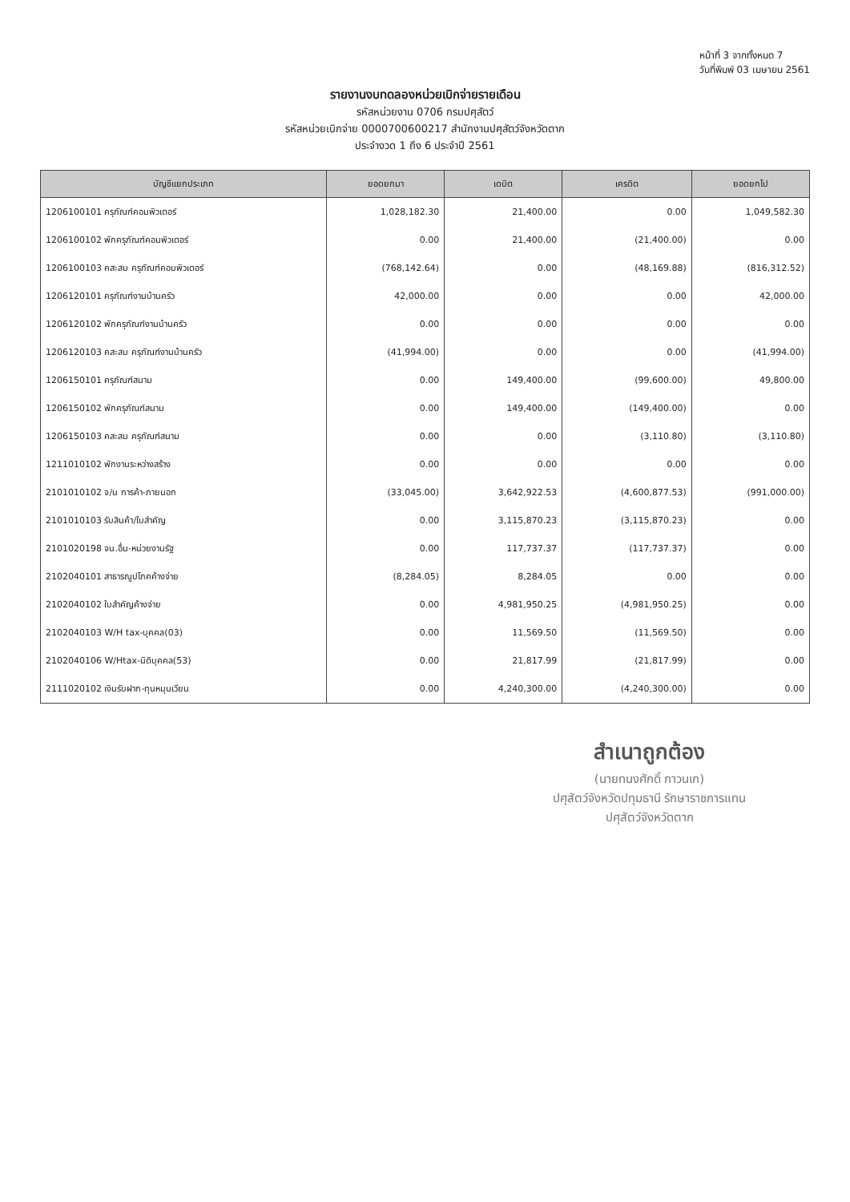หน้าที่ 3 จากทั้งหมด 7
วันที่พิมพ์ 03 เมษายน 2561
รายงานงบทดลองหน่วยเบิกจ่ายรายเดือน
รหัสหน่วยงาน 0706 กรมปศุสัตว์
รหัสหน่วยเบิกจ่าย 0000700600217 สำนักงานปศุสัตว์จังหวัดตาก
ประจำงวด 1 ถึง 6 ประจำปี 2561
| บัญชีแยกประเภท | ยอดยกมา | เดบิต | เครดิต | ยอดยกไป |
| --- | --- | --- | --- | --- |
| 1206100101 ครุภัณฑ์คอมพิวเตอร์ | 1,028,182.30 | 21,400.00 | 0.00 | 1,049,582.30 |
| 1206100102 พักครุภัณฑ์คอมพิวเตอร์ | 0.00 | 21,400.00 | (21,400.00) | 0.00 |
| 1206100103 คสะสม ครุภัณฑ์คอมพิวเตอร์ | (768,142.64) | 0.00 | (48,169.88) | (816,312.52) |
| 1206120101 ครุภัณฑ์งานบ้านครัว | 42,000.00 | 0.00 | 0.00 | 42,000.00 |
| 1206120102 พักครุภัณฑ์งานบ้านครัว | 0.00 | 0.00 | 0.00 | 0.00 |
| 1206120103 คสะสม ครุภัณฑ์งานบ้านครัว | (41,994.00) | 0.00 | 0.00 | (41,994.00) |
| 1206150101 ครุภัณฑ์สนาม | 0.00 | 149,400.00 | (99,600.00) | 49,800.00 |
| 1206150102 พักครุภัณฑ์สนาม | 0.00 | 149,400.00 | (149,400.00) | 0.00 |
| 1206150103 คสะสม ครุภัณฑ์สนาม | 0.00 | 0.00 | (3,110.80) | (3,110.80) |
| 1211010102 พักงานระหว่างสร้าง | 0.00 | 0.00 | 0.00 | 0.00 |
| 2101010102 จ/น การค้า-ภายนอก | (33,045.00) | 3,642,922.53 | (4,600,877.53) | (991,000.00) |
| 2101010103 รับสินค้า/ใบสำคัญ | 0.00 | 3,115,870.23 | (3,115,870.23) | 0.00 |
| 2101020198 จน.อื่น-หน่วยงานรัฐ | 0.00 | 117,737.37 | (117,737.37) | 0.00 |
| 2102040101 สาธารณูปโภคค้างจ่าย | (8,284.05) | 8,284.05 | 0.00 | 0.00 |
| 2102040102 ใบสำคัญค้างจ่าย | 0.00 | 4,981,950.25 | (4,981,950.25) | 0.00 |
| 2102040103 W/H tax-บุคคล(03) | 0.00 | 11,569.50 | (11,569.50) | 0.00 |
| 2102040106 W/Htax-นิติบุคคล(53) | 0.00 | 21,817.99 | (21,817.99) | 0.00 |
| 2111020102 เงินรับฝาก-ทุนหมุนเวียน | 0.00 | 4,240,300.00 | (4,240,300.00) | 0.00 |
สำเนาถูกต้อง
(นายทนงศักดิ์ กาวนเก)
ปศุสัตว์จังหวัดปทุมธานี รักษาราชการแทน
ปศุสัตว์จังหวัดตาก